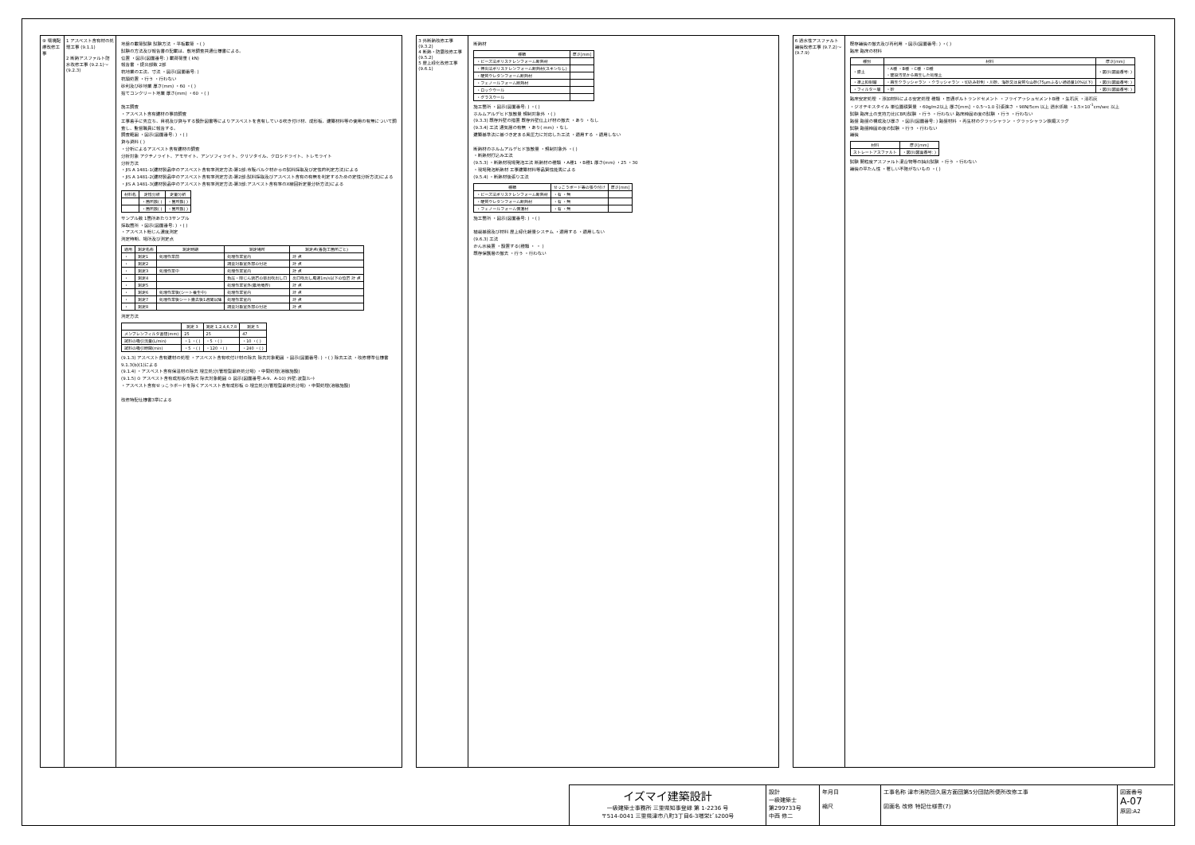⑨ 環境配慮改修工事
1 アスベスト含有材の処理工事 (9.1.1)
2 断熱アスファルト防水改修工事 (9.2.1)〜(9.2.3)
地盤の載荷試験 試験方法 ・平板載荷 ・( )
試験の方法及び報告書の記載は、敷地調査共通仕様書による。
位置 ・図示(図面番号: ) 載荷荷重 ( kN)
報告書 ・提出部数 2部
杭地業の工法、寸法 ・図示(図面番号: )
杭頭処置 ・行う ・行わない
砂利及び砂地業 厚さ(mm) ・60 ・( )
捨てコンクリート地業 厚さ(mm) ・60 ・( )
施工調査
・アスベスト含有建材の事前調査
工事着手に先立ち、目視及び貸与する設計図書等によりアスベストを含有している吹き付け材、成形板、建築材料等の使用の有無について調査し、監督職員に報告する。
調査範囲 ・図示(図面番号: ) ・( )
貸与資料 ( )
・分析によるアスベスト含有建材の調査
分析対象 アクチノライト、アモサイト、アンソフィライト、クリソタイル、クロシドライト、トレモライト
分析方法
・JIS A 1481-1(建材製品中のアスベスト含有率測定方法-第1部:市販バルク材からの試料採取及び定性的判定方法)による
・JIS A 1481-2(建材製品中のアスベスト含有率測定方法-第2部:試料採取及びアスベスト含有の有無を判定するための定性分析方法)による
・JIS A 1481-3(建材製品中のアスベスト含有率測定方法-第3部:アスベスト含有率のX線回折定量分析方法)による
| 材料名 | 定性分析 | 定量分析 |
| --- | --- | --- |
| | ・箇所数( ) | ・箇所数( ) |
| | ・箇所数( ) | ・箇所数( ) |
サンプル数 1箇所あたり3サンプル
採取箇所 ・図示(図面番号: ) ・( )
・アスベスト粉じん濃度測定
測定時期、場所及び測定点
| 適用 | 測定名称 | 測定時期 | 測定場所 | 測定点(各施工箇所ごと) |
| --- | --- | --- | --- | --- |
| ・ | 測定1 | 処理作業前 | 処理作業室内 | 計 点 |
| ・ | 測定2 | | 調査対象室外部の付近 | 計 点 |
| ・ | 測定3 | 処理作業中 | 処理作業室内 | 計 点 |
| ・ | 測定4 | | 負圧・除じん装置の排出吹出し口 | 出口吹出し風速1m/s以下の位置 計 点 |
| ・ | 測定5 | | 処理作業室外(敷地境界) | 計 点 |
| ・ | 測定6 | 処理作業後(シート養生中) | 処理作業室内 | 計 点 |
| ・ | 測定7 | 処理作業後シート撤去後1週間以降 | 処理作業室内 | 計 点 |
| ・ | 測定8 | | 調査対象室外部の付近 | 計 点 |
測定方法
| | 測定 3 | 測定 1,2,4,6,7,8 | 測定 5 |
| --- | --- | --- | --- |
| メンブレンフィルタ直径(mm) | 25 | 25 | 47 |
| 試料の吸引流量(L/min) | ・1 ・( ) | ・5 ・( ) | ・10 ・( ) |
| 試料の吸引時間(min) | ・5 ・( ) | ・120 ・( ) | ・240 ・( ) |
(9.1.3) アスベスト含有建材の処理 ・アスベスト含有吹付け材の除去 除去対象範囲 ・図示(図面番号: ) ・( ) 除去工法 ・改修標準仕様書9.1.3(b)(1)による
(9.1.4) ・アスベスト含有保温材の除去 埋立処分(管理型最終処分場) ・中間処理(溶融施設)
(9.1.5) ⊙ アスベスト含有成形板の除去 除去対象範囲 ⊙ 図示(図面番号:A-9、A-10) 外壁:波型ｽﾚｰﾄ
・アスベスト含有せっこうボードを除くアスベスト含有成形板 ⊙ 埋立処分(管理型最終処分場) ・中間処理(溶融施設)
改修特記仕様書3章による
3 外断熱改修工事 (9.3.2)
4 断熱・防露改修工事 (9.5.2)
5 屋上緑化改修工事 (9.6.1)
断熱材
| 種類 | 厚さ[mm] |
| --- | --- |
| ・ビーズ法ポリスチレンフォーム断熱材 | |
| ・押出法ポリスチレンフォーム断熱材(スキンなし) | |
| ・硬質ウレタンフォーム断熱材 | |
| ・フェノールフォーム断熱材 | |
| ・ロックウール | |
| ・グラスウール | |
施工箇所 ・図示(図面番号: ) ・( )
ホルムアルデヒド放散量 規制対象外 ・( )
(9.3.3) 既存外壁の措置 既存外壁仕上げ材の撤去 ・あり ・なし
(9.3.4) 工法 通気層の有無 ・あり( mm) ・なし
建築基準法に基づき定まる風圧力に対応した工法 ・適用する ・適用しない
断熱材のホルムアルデヒド放散量 ・規制対象外 ・( )
・断熱材打込み工法
(9.5.3) ・断熱材現場発泡工法 断熱材の種類 ・A種1 ・B種1 厚さ(mm) ・25 ・30
・現場発泡断熱材 工事建築材料等品質性能表による
(9.5.4) ・断熱材後張り工法
| 種類 | せっこうボード等の張り付け | 厚さ[mm] |
| --- | --- | --- |
| ・ビーズ法ポリスチレンフォーム断熱材 | ・有 ・無 | |
| ・硬質ウレタンフォーム断熱材 | ・有 ・無 | |
| ・フェノールフォーム保温材 | ・有 ・無 | |
施工箇所 ・図示(図面番号: ) ・( )
植栽基盤及び材料 屋上緑化軽量システム ・適用する ・適用しない
(9.6.3) 工法
かん水装置 ・設置する(種類 ・ ・ )
既存保護層の撤去 ・行う ・行わない
6 透水性アスファルト舗装改修工事 (9.7.2)〜(9.7.9)
既存舗装の撤去及び再利用 ・図示(図面番号: ) ・( )
路床 路床の材料
| 種別 | 材料 | 厚さ[mm] |
| --- | --- | --- |
| ・盛土 | ・A種 ・B種 ・C種 ・D種 ・建設汚泥から再生した処理土 | ・図示(図面番号: ) |
| ・凍上抑制層 | ・再生クラッシャラン ・クラッシャラン ・切込み砂利 ・川砂、海砂又は良質な山砂(75μmふるい通過量10%以下) | ・図示(図面番号: ) |
| ・フィルター層 | ・砂 | ・図示(図面番号: ) |
路床安定処理 ・添加材料による安定処理 種類 ・普通ポルトランドセメント ・フライアッシュセメントB種 ・生石灰 ・消石灰
・ジオテキスタイル 単位面積質量 ・60g/m2以上 厚さ[mm] ・0.5〜1.0 引張強さ ・98N/5cm 以上 透水係数 ・1.5×10<sup>-1</sup>cm/sec 以上
試験 路床土の支持力比(CBR)試験 ・行う ・行わない 路床締固め度の試験 ・行う ・行わない
路盤 路盤の構成及び厚さ ・図示(図面番号: ) 路盤材料 ・再生材のクラッシャラン ・クラッシャラン鉄鋼スラグ
試験 路盤締固め度の試験 ・行う ・行わない
舗装
| 材料 | 厚さ[mm] |
| --- | --- |
| ストレートアスファルト | ・図示(図面番号: ) |
試験 開粒度アスファルト混合物等の抽出試験 ・行う ・行わない
舗装の平たん性 ・著しい不陸がないもの ・( )
イズマイ建築設計
一級建築士事務所 三重県知事登録 第 1-2236 号
〒514-0041 三重県津市八町3丁目6-3増栄ﾋﾞﾙ200号
設計
一級建築士
第299733号
中西 修二
年月日
縮尺
工事名称 津市消防団久居方面団第5分団詰所便所改修工事
図面名 改修 特記仕様書(7)
図面番号
A-07
原図:A2